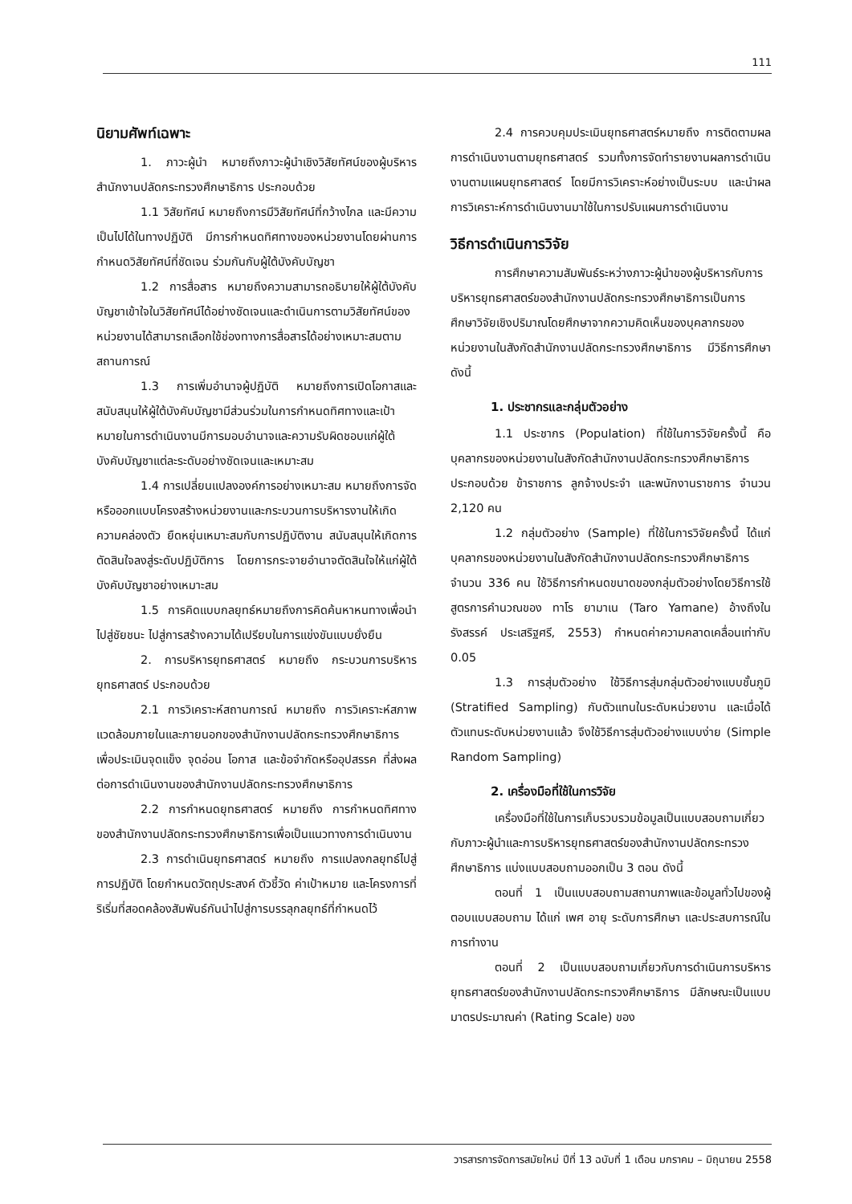111
นิยามศัพท์เฉพาะ
1. ภาวะผู้นำ หมายถึงภาวะผู้นำเชิงวิสัยทัศน์ของผู้บริหารสำนักงานปลัดกระทรวงศึกษาธิการ ประกอบด้วย
1.1 วิสัยทัศน์ หมายถึงการมีวิสัยทัศน์ที่กว้างไกล และมีความเป็นไปได้ในทางปฏิบัติ มีการกำหนดทิศทางของหน่วยงานโดยผ่านการกำหนดวิสัยทัศน์ที่ชัดเจน ร่วมกันกับผู้ใต้บังคับบัญชา
1.2 การสื่อสาร หมายถึงความสามารถอธิบายให้ผู้ใต้บังคับบัญชาเข้าใจในวิสัยทัศน์ได้อย่างชัดเจนและดำเนินการตามวิสัยทัศน์ของหน่วยงานได้สามารถเลือกใช้ช่องทางการสื่อสารได้อย่างเหมาะสมตามสถานการณ์
1.3 การเพิ่มอำนาจผู้ปฏิบัติ หมายถึงการเปิดโอกาสและสนับสนุนให้ผู้ใต้บังคับบัญชามีส่วนร่วมในการกำหนดทิศทางและเป้าหมายในการดำเนินงานมีการมอบอำนาจและความรับผิดชอบแก่ผู้ใต้บังคับบัญชาแต่ละระดับอย่างชัดเจนและเหมาะสม
1.4 การเปลี่ยนแปลงองค์การอย่างเหมาะสม หมายถึงการจัดหรือออกแบบโครงสร้างหน่วยงานและกระบวนการบริหารงานให้เกิดความคล่องตัว ยืดหยุ่นเหมาะสมกับการปฏิบัติงาน สนับสนุนให้เกิดการตัดสินใจลงสู่ระดับปฏิบัติการ โดยการกระจายอำนาจตัดสินใจให้แก่ผู้ใต้บังคับบัญชาอย่างเหมาะสม
1.5 การคิดแบบกลยุทธ์หมายถึงการคิดค้นหาหนทางเพื่อนำไปสู่ชัยชนะ ไปสู่การสร้างความได้เปรียบในการแข่งขันแบบยั่งยืน
2. การบริหารยุทธศาสตร์ หมายถึง กระบวนการบริหารยุทธศาสตร์ ประกอบด้วย
2.1 การวิเคราะห์สถานการณ์ หมายถึง การวิเคราะห์สภาพแวดล้อมภายในและภายนอกของสำนักงานปลัดกระทรวงศึกษาธิการ เพื่อประเมินจุดแข็ง จุดอ่อน โอกาส และข้อจำกัดหรืออุปสรรค ที่ส่งผลต่อการดำเนินงานของสำนักงานปลัดกระทรวงศึกษาธิการ
2.2 การกำหนดยุทธศาสตร์ หมายถึง การกำหนดทิศทางของสำนักงานปลัดกระทรวงศึกษาธิการเพื่อเป็นแนวทางการดำเนินงาน
2.3 การดำเนินยุทธศาสตร์ หมายถึง การแปลงกลยุทธ์ไปสู่การปฏิบัติ โดยกำหนดวัตถุประสงค์ ตัวชี้วัด ค่าเป้าหมาย และโครงการที่ริเริ่มที่สอดคล้องสัมพันธ์กันนำไปสู่การบรรลุกลยุทธ์ที่กำหนดไว้
2.4 การควบคุมประเมินยุทธศาสตร์หมายถึง การติดตามผลการดำเนินงานตามยุทธศาสตร์ รวมทั้งการจัดทำรายงานผลการดำเนินงานตามแผนยุทธศาสตร์ โดยมีการวิเคราะห์อย่างเป็นระบบ และนำผลการวิเคราะห์การดำเนินงานมาใช้ในการปรับแผนการดำเนินงาน
วิธีการดำเนินการวิจัย
การศึกษาความสัมพันธ์ระหว่างภาวะผู้นำของผู้บริหารกับการบริหารยุทธศาสตร์ของสำนักงานปลัดกระทรวงศึกษาธิการเป็นการศึกษาวิจัยเชิงปริมาณโดยศึกษาจากความคิดเห็นของบุคลากรของหน่วยงานในสังกัดสำนักงานปลัดกระทรวงศึกษาธิการ มีวิธีการศึกษาดังนี้
1. ประชากรและกลุ่มตัวอย่าง
1.1 ประชากร (Population) ที่ใช้ในการวิจัยครั้งนี้ คือ บุคลากรของหน่วยงานในสังกัดสำนักงานปลัดกระทรวงศึกษาธิการ ประกอบด้วย ข้าราชการ ลูกจ้างประจำ และพนักงานราชการ จำนวน 2,120 คน
1.2 กลุ่มตัวอย่าง (Sample) ที่ใช้ในการวิจัยครั้งนี้ ได้แก่ บุคลากรของหน่วยงานในสังกัดสำนักงานปลัดกระทรวงศึกษาธิการ จำนวน 336 คน ใช้วิธีการกำหนดขนาดของกลุ่มตัวอย่างโดยวิธีการใช้สูตรการคำนวณของ ทาโร ยามาเน (Taro Yamane) อ้างถึงใน รังสรรค์ ประเสริฐศรี, 2553) กำหนดค่าความคลาดเคลื่อนเท่ากับ 0.05
1.3 การสุ่มตัวอย่าง ใช้วิธีการสุ่มกลุ่มตัวอย่างแบบชั้นภูมิ (Stratified Sampling) กับตัวแทนในระดับหน่วยงาน และเมื่อได้ตัวแทนระดับหน่วยงานแล้ว จึงใช้วิธีการสุ่มตัวอย่างแบบง่าย (Simple Random Sampling)
2. เครื่องมือที่ใช้ในการวิจัย
เครื่องมือที่ใช้ในการเก็บรวบรวมข้อมูลเป็นแบบสอบถามเกี่ยวกับภาวะผู้นำและการบริหารยุทธศาสตร์ของสำนักงานปลัดกระทรวงศึกษาธิการ แบ่งแบบสอบถามออกเป็น 3 ตอน ดังนี้
ตอนที่ 1 เป็นแบบสอบถามสถานภาพและข้อมูลทั่วไปของผู้ตอบแบบสอบถาม ได้แก่ เพศ อายุ ระดับการศึกษา และประสบการณ์ในการทำงาน
ตอนที่ 2 เป็นแบบสอบถามเกี่ยวกับการดำเนินการบริหารยุทธศาสตร์ของสำนักงานปลัดกระทรวงศึกษาธิการ มีลักษณะเป็นแบบมาตรประมาณค่า (Rating Scale) ของ
วารสารการจัดการสมัยใหม่ ปีที่ 13 ฉบับที่ 1 เดือน มกราคม – มิถุนายน 2558